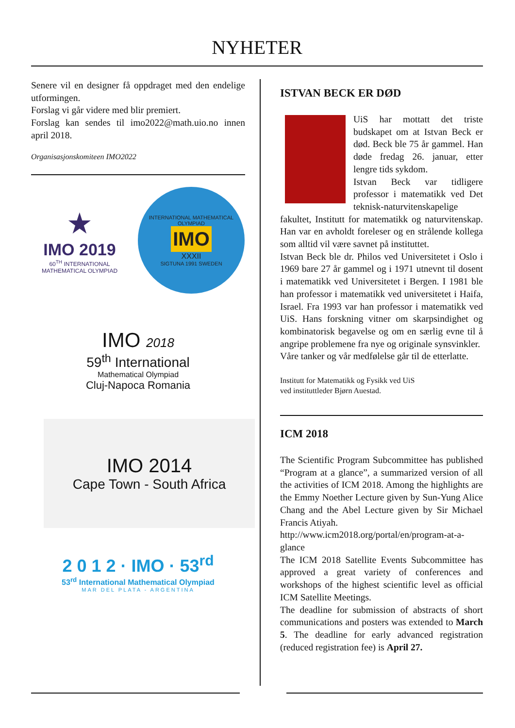NYHETER
Senere vil en designer få oppdraget med den endelige utformingen.
Forslag vi går videre med blir premiert.
Forslag kan sendes til imo2022@math.uio.no innen april 2018.
Organisasjonskomiteen IMO2022
★
IMO 2019
60<sup>TH</sup> INTERNATIONAL
MATHEMATICAL OLYMPIAD
INTERNATIONAL MATHEMATICAL OLYMPIAD
IMO
XXXII
SIGTUNA 1991 SWEDEN
IMO 2018
59<sup>th</sup> International
Mathematical Olympiad
Cluj-Napoca Romania
IMO 2014
Cape Town - South Africa
2 0 1 2 · IMO · 53<sup>rd</sup>
53<sup>rd</sup> International Mathematical Olympiad
MAR DEL PLATA - ARGENTINA
ISTVAN BECK ER DØD
UiS har mottatt det triste budskapet om at Istvan Beck er død. Beck ble 75 år gammel. Han døde fredag 26. januar, etter lengre tids sykdom.
Istvan Beck var tidligere professor i matematikk ved Det teknisk-naturvitenskapelige fakultet, Institutt for matematikk og naturvitenskap. Han var en avholdt foreleser og en strålende kollega som alltid vil være savnet på instituttet.
Istvan Beck ble dr. Philos ved Universitetet i Oslo i 1969 bare 27 år gammel og i 1971 utnevnt til dosent i matematikk ved Universitetet i Bergen. I 1981 ble han professor i matematikk ved universitetet i Haifa, Israel. Fra 1993 var han professor i matematikk ved UiS. Hans forskning vitner om skarpsindighet og kombinatorisk begavelse og om en særlig evne til å angripe problemene fra nye og originale synsvinkler.
Våre tanker og vår medfølelse går til de etterlatte.
Institutt for Matematikk og Fysikk ved UiS
ved instituttleder Bjørn Auestad.
ICM 2018
The Scientific Program Subcommittee has published “Program at a glance”, a summarized version of all the activities of ICM 2018. Among the highlights are the Emmy Noether Lecture given by Sun-Yung Alice Chang and the Abel Lecture given by Sir Michael Francis Atiyah.
http://www.icm2018.org/portal/en/program-at-a-glance
The ICM 2018 Satellite Events Subcommittee has approved a great variety of conferences and workshops of the highest scientific level as official ICM Satellite Meetings.
The deadline for submission of abstracts of short communications and posters was extended to March 5. The deadline for early advanced registration (reduced registration fee) is April 27.